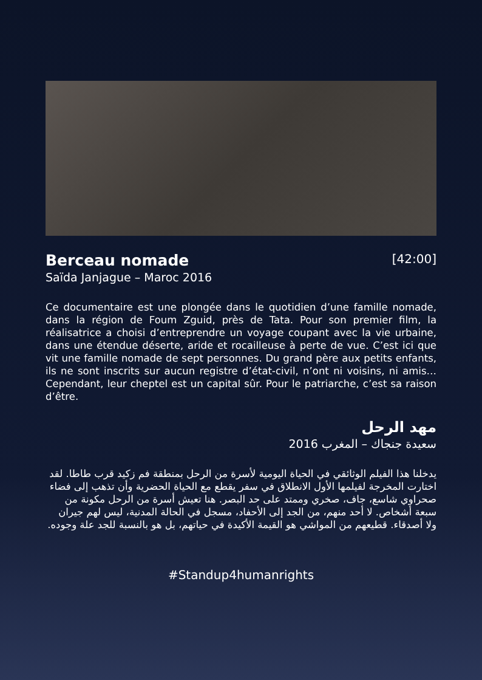Berceau nomade
[42:00]
Saïda Janjague – Maroc 2016
Ce documentaire est une plongée dans le quotidien d’une famille nomade, dans la région de Foum Zguid, près de Tata. Pour son premier film, la réalisatrice a choisi d’entreprendre un voyage coupant avec la vie urbaine, dans une étendue déserte, aride et rocailleuse à perte de vue. C’est ici que vit une famille nomade de sept personnes. Du grand père aux petits enfants, ils ne sont inscrits sur aucun registre d’état-civil, n’ont ni voisins, ni amis… Cependant, leur cheptel est un capital sûr. Pour le patriarche, c’est sa raison d’être.
مهد الرحل
سعيدة جنجاك – المغرب 2016
يدخلنا هذا الفيلم الوثائقي في الحياة اليومية لأسرة من الرحل بمنطقة فم زكيد قرب طاطا. لقد اختارت المخرجة لفيلمها الأول الانطلاق في سفر يقطع مع الحياة الحضرية وأن تذهب إلى فضاء صحراوي شاسع، جاف، صخري وممتد على حد البصر. هنا تعيش أسرة من الرحل مكونة من سبعة أشخاص. لا أحد منهم، من الجد إلى الأحفاد، مسجل في الحالة المدنية، ليس لهم جيران ولا أصدقاء. قطيعهم من المواشي هو القيمة الأكيدة في حياتهم، بل هو بالنسبة للجد علة وجوده.
#Standup4humanrights